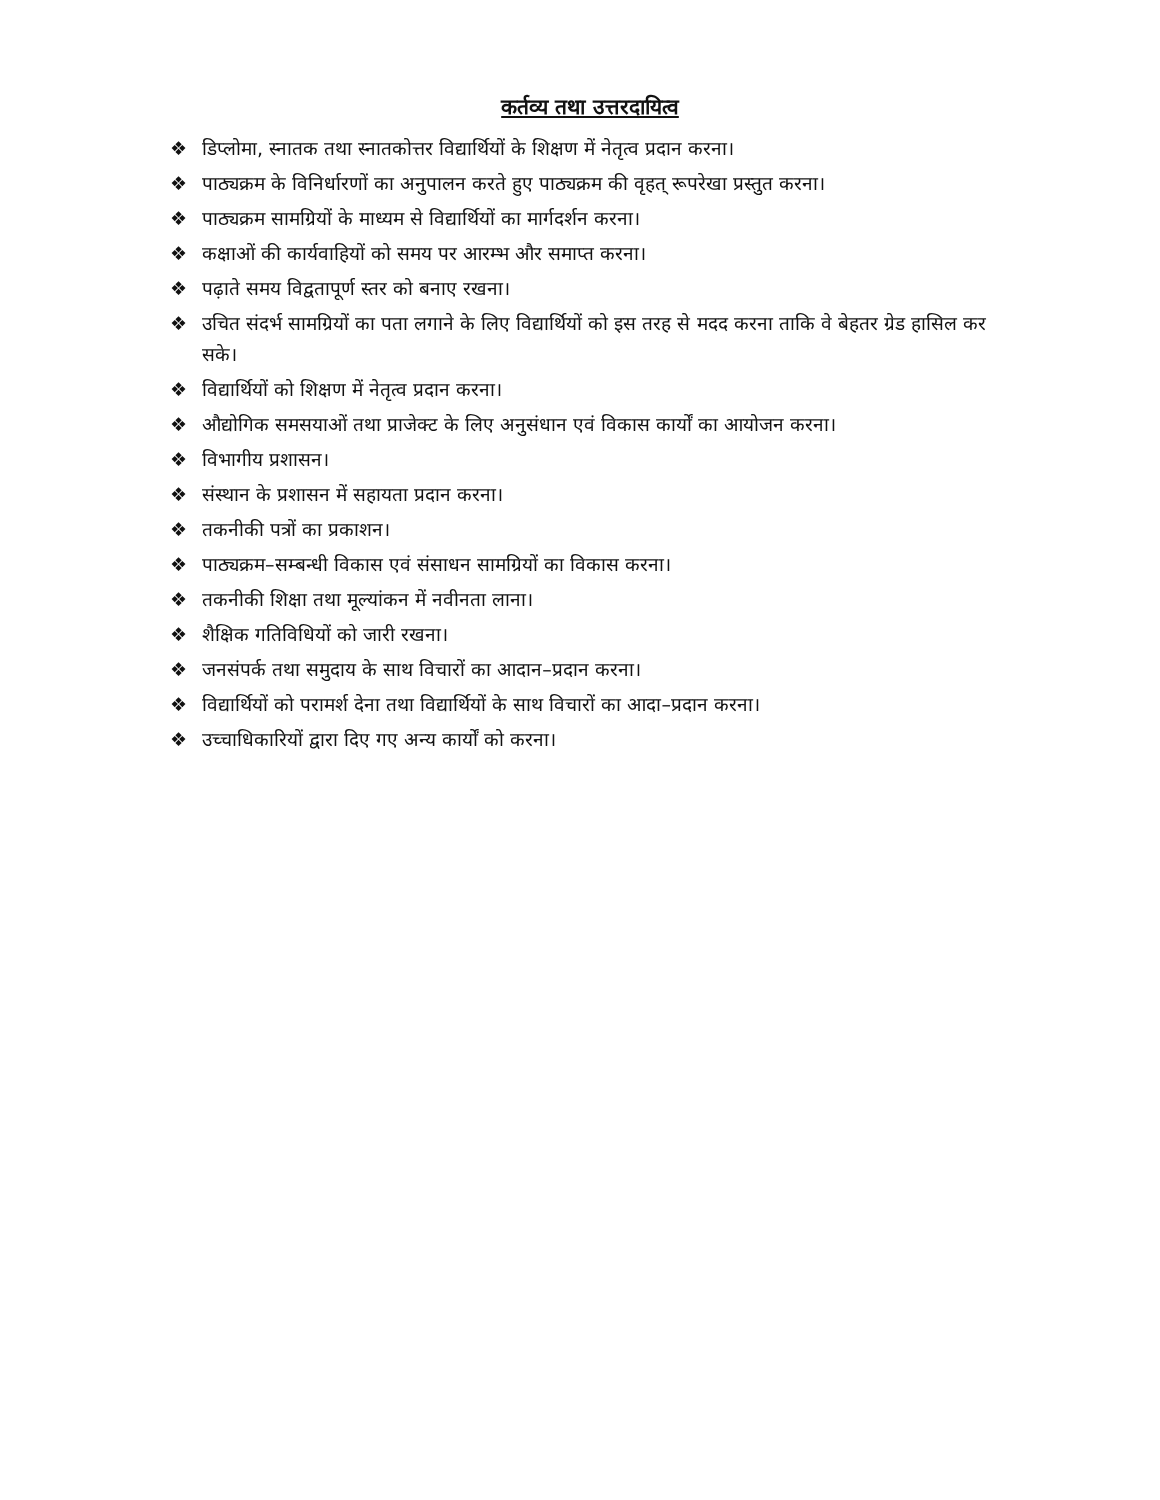कर्तव्य तथा उत्तरदायित्व
❖ डिप्लोमा, स्नातक तथा स्नातकोत्तर विद्यार्थियों के शिक्षण में नेतृत्व प्रदान करना।
❖ पाठ्यक्रम के विनिर्धारणों का अनुपालन करते हुए पाठ्यक्रम की वृहत् रूपरेखा प्रस्तुत करना।
❖ पाठ्यक्रम सामग्रियों के माध्यम से विद्यार्थियों का मार्गदर्शन करना।
❖ कक्षाओं की कार्यवाहियों को समय पर आरम्भ और समाप्त करना।
❖ पढ़ाते समय विद्वतापूर्ण स्तर को बनाए रखना।
❖ उचित संदर्भ सामग्रियों का पता लगाने के लिए विद्यार्थियों को इस तरह से मदद करना ताकि वे बेहतर ग्रेड हासिल कर सके।
❖ विद्यार्थियों को शिक्षण में नेतृत्व प्रदान करना।
❖ औद्योगिक समसयाओं तथा प्राजेक्ट के लिए अनुसंधान एवं विकास कार्यों का आयोजन करना।
❖ विभागीय प्रशासन।
❖ संस्थान के प्रशासन में सहायता प्रदान करना।
❖ तकनीकी पत्रों का प्रकाशन।
❖ पाठ्यक्रम–सम्बन्धी विकास एवं संसाधन सामग्रियों का विकास करना।
❖ तकनीकी शिक्षा तथा मूल्यांकन में नवीनता लाना।
❖ शैक्षिक गतिविधियों को जारी रखना।
❖ जनसंपर्क तथा समुदाय के साथ विचारों का आदान–प्रदान करना।
❖ विद्यार्थियों को परामर्श देना तथा विद्यार्थियों के साथ विचारों का आदा–प्रदान करना।
❖ उच्चाधिकारियों द्वारा दिए गए अन्य कार्यों को करना।